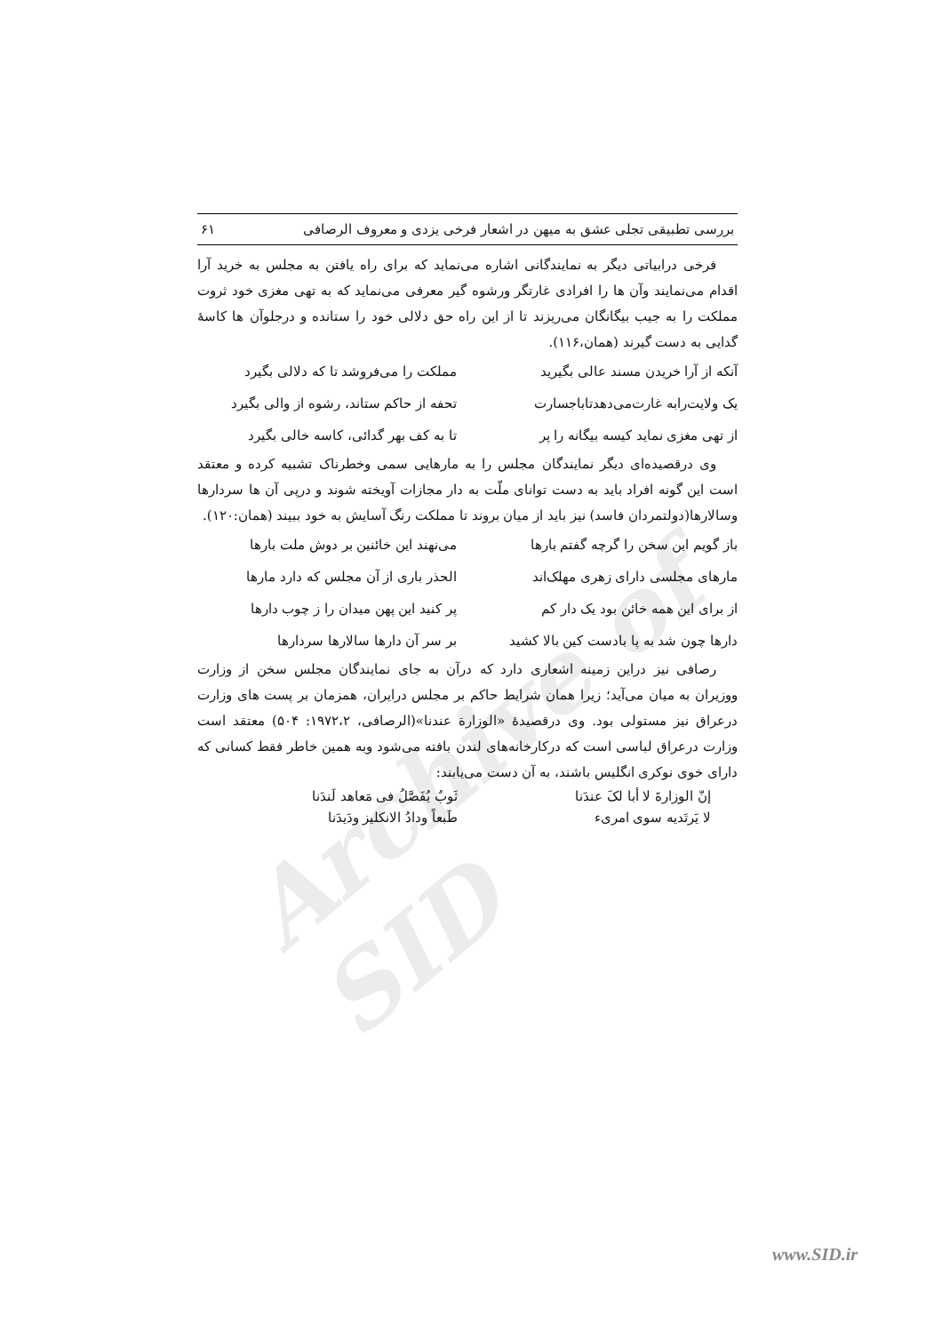Archive of SID
بررسی تطبیقی تجلی عشق به میهن در اشعار فرخی یزدی و معروف الرصافی ۶۱
فرخی درابیاتی دیگر به نمایندگانی اشاره می‌نماید که برای راه یافتن به مجلس به خرید آرا اقدام می‌نمایند وآن ها را افرادی غارتگر ورشوه گیر معرفی می‌نماید که به تهی مغزی خود ثروت مملکت را به جیب بیگانگان می‌ریزند تا از این راه حق دلالی خود را ستانده و درجلوآن ها کاسهٔ گدایی به دست گیرند (همان،۱۱۶).
آنکه از آرا خریدن مسند عالی بگیرید مملکت را می‌فروشد تا که دلالی بگیرد
یک ولایت‌رابه غارت‌می‌دهدتاباجسارت تحفه از حاکم ستاند، رشوه از والی بگیرد
از تهی مغزی نماید کیسه بیگانه را پر تا به کف بهر گدائی، کاسه خالی بگیرد
وی درقصیده‌ای دیگر نمایندگان مجلس را به مارهایی سمی وخطرناک تشبیه کرده و معتقد است این گونه افراد باید به دست توانای ملّت به دار مجازات آویخته شوند و درپی آن ها سردارها وسالارها(دولتمردان فاسد) نیز باید از میان بروند تا مملکت رنگ آسایش به خود ببیند (همان:۱۲۰).
باز گویم این سخن را گرچه گفتم بارها می‌نهند این خائنین بر دوش ملت بارها
مارهای مجلسی دارای زهری مهلک‌اند الحذر باری از آن مجلس که دارد مارها
از برای این همه خائن بود یک دار کم پر کنید این پهن میدان را ز چوب دارها
دارها چون شد به پا بادست کین بالا کشید بر سر آن دارها سالارها سردارها
رصافی نیز دراین زمینه اشعاری دارد که درآن به جای نمایندگان مجلس سخن از وزارت ووزیران به میان می‌آید؛ زیرا همان شرایط حاکم بر مجلس درایران، همزمان بر پست های وزارت درعراق نیز مستولی بود. وی درقصیدهٔ «الوزارة عندنا»(الرصافی، ۱۹۷۲،۲: ۵۰۴) معتقد است وزارت درعراق لباسی است که درکارخانه‌های لندن بافته می‌شود وبه همین خاطر فقط کسانی که دارای خوی نوکری انگلیس باشند، به آن دست می‌یابند:
إنّ الوزارةَ لا أبا لکَ عندَنا ثَوبٌ یُفَصَّلُ فی مَعاهد لَندَنا
لا یَرتَدیه سوی امریء طَبعاً ودادُ الانکلیز ودَیدَنا
www.SID.ir